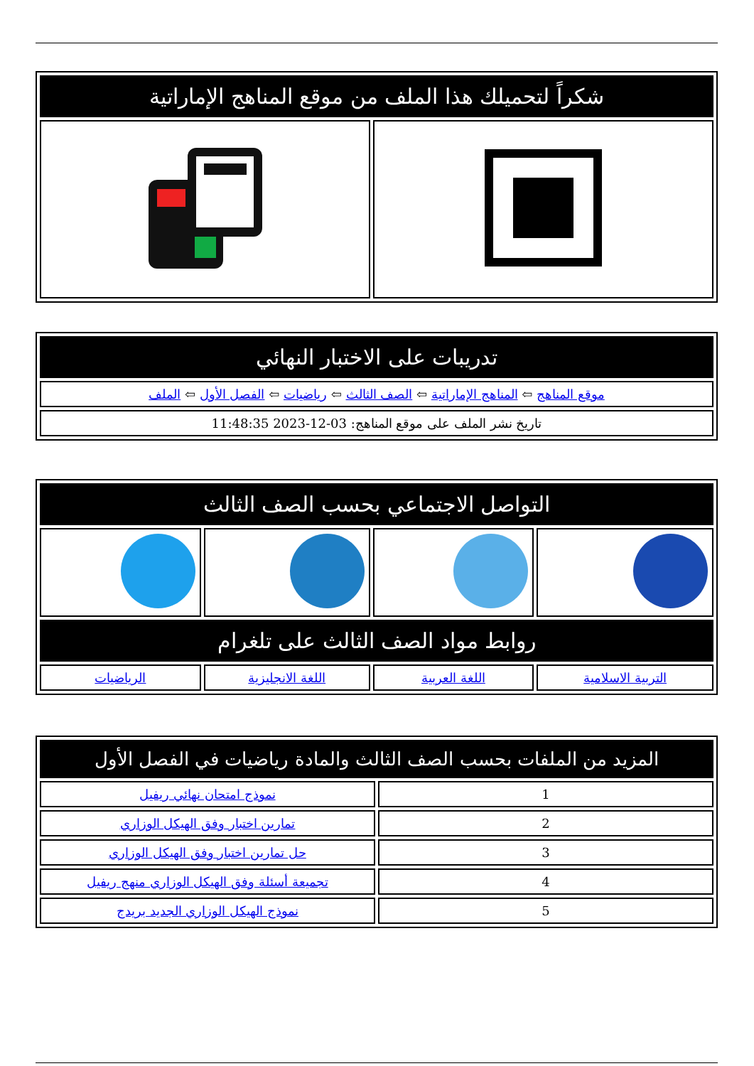| شكراً لتحميلك هذا الملف من موقع المناهج الإماراتية | |
| --- | --- |
| تدريبات على الاختبار النهائي |
| --- |
| موقع المناهج ⇦ المناهج الإماراتية ⇦ الصف الثالث ⇦ رياضيات ⇦ الفصل الأول ⇦ الملف |
| تاريخ نشر الملف على موقع المناهج: 03-12-2023 11:48:35 |
| التواصل الاجتماعي بحسب الصف الثالث | | | |
| --- | --- | --- | --- |
| روابط مواد الصف الثالث على تلغرام | | | |
| التربية الاسلامية | اللغة العربية | اللغة الانجليزية | الرياضيات |
| المزيد من الملفات بحسب الصف الثالث والمادة رياضيات في الفصل الأول | |
| --- | --- |
| 1 | نموذج امتحان نهائي ريفيل |
| 2 | تمارين اختبار وفق الهيكل الوزاري |
| 3 | حل تمارين اختبار وفق الهيكل الوزاري |
| 4 | تجميعة أسئلة وفق الهيكل الوزاري منهج ريفيل |
| 5 | نموذج الهيكل الوزاري الجديد بريدج |